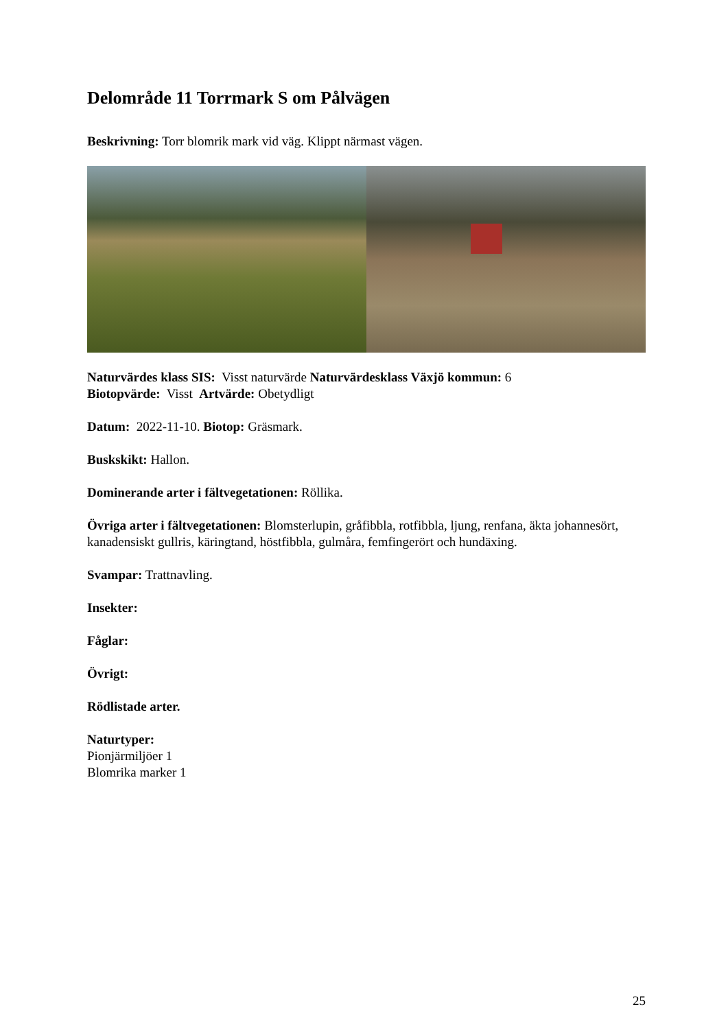Delområde 11 Torrmark S om Pålvägen
Beskrivning: Torr blomrik mark vid väg. Klippt närmast vägen.
Naturvärdes klass SIS: Visst naturvärde Naturvärdesklass Växjö kommun: 6
Biotopvärde: Visst Artvärde: Obetydligt
Datum: 2022-11-10. Biotop: Gräsmark.
Buskskikt: Hallon.
Dominerande arter i fältvegetationen: Röllika.
Övriga arter i fältvegetationen: Blomsterlupin, gråfibbla, rotfibbla, ljung, renfana, äkta johannesört, kanadensiskt gullris, käringtand, höstfibbla, gulmåra, femfingerört och hundäxing.
Svampar: Trattnavling.
Insekter:
Fåglar:
Övrigt:
Rödlistade arter.
Naturtyper:
Pionjärmiljöer 1
Blomrika marker 1
25